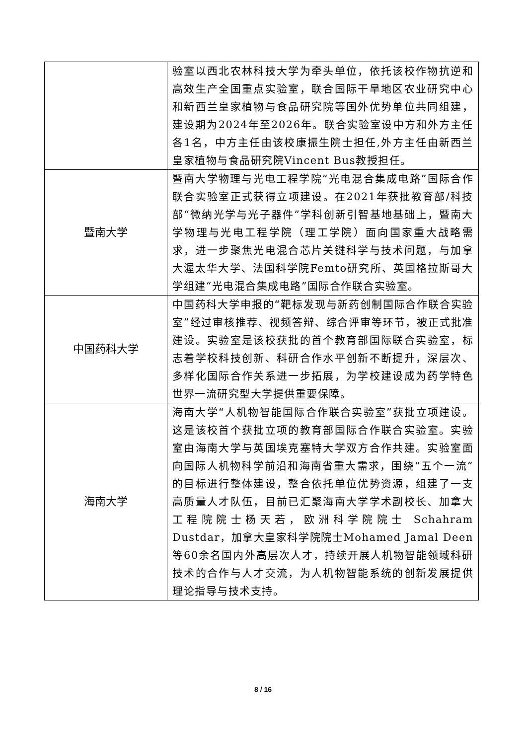| | 验室以西北农林科技大学为牵头单位，依托该校作物抗逆和高效生产全国重点实验室，联合国际干旱地区农业研究中心和新西兰皇家植物与食品研究院等国外优势单位共同组建，建设期为2024年至2026年。联合实验室设中方和外方主任各1名，中方主任由该校康振生院士担任,外方主任由新西兰皇家植物与食品研究院Vincent Bus教授担任。 |
| 暨南大学 | 暨南大学物理与光电工程学院 “光电混合集成电路” 国际合作联合实验室正式获得立项建设。在2021年获批教育部/科技部“微纳光学与光子器件”学科创新引智基地基础上，暨南大学物理与光电工程学院（理工学院）面向国家重大战略需求，进一步聚焦光电混合芯片关键科学与技术问题，与加拿大渥太华大学、法国科学院Femto研究所、英国格拉斯哥大学组建“光电混合集成电路”国际合作联合实验室。 |
| 中国药科大学 | 中国药科大学申报的 “靶标发现与新药创制国际合作联合实验室” 经过审核推荐、视频答辩、综合评审等环节，被正式批准建设。实验室是该校获批的 首个 教育部国际联合实验室，标志着学校科技创新、科研合作水平创新不断提升，深层次、多样化国际合作关系进一步拓展，为学校建设成为药学特色世界一流研究型大学提供重要保障。 |
| 海南大学 | 海南大学 “人机物智能国际合作联合实验室” 获批立项建设。这是该校 首个 获批立项的教育部国际合作联合实验室。实验室由海南大学与英国埃克塞特大学双方合作共建。实验室面向国际人机物科学前沿和海南省重大需求，围绕“五个一流”的目标进行整体建设，整合依托单位优势资源，组建了一支高质量人才队伍，目前已汇聚海南大学学术副校长、加拿大工程院院士杨天若，欧洲科学院院士 Schahram Dustdar，加拿大皇家科学院院士Mohamed Jamal Deen等60余名国内外高层次人才，持续开展人机物智能领域科研技术的合作与人才交流，为人机物智能系统的创新发展提供理论指导与技术支持。 |
8 / 16